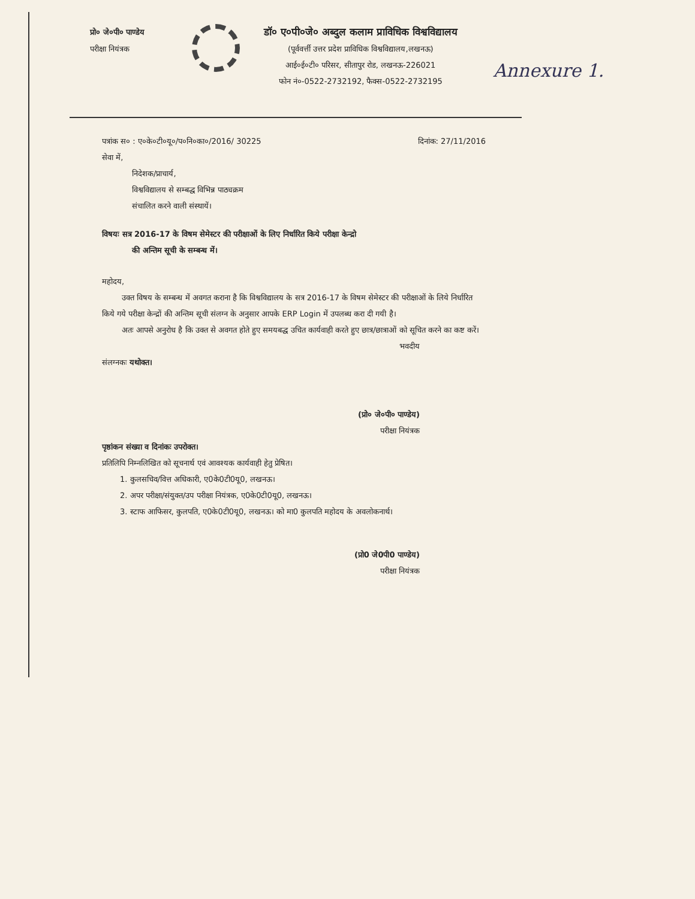प्रो० जे०पी० पाण्डेय
परीक्षा नियंत्रक
डॉ० ए०पी०जे० अब्दुल कलाम प्राविधिक विश्वविद्यालय
(पूर्ववर्त्ती उत्तर प्रदेश प्राविधिक विश्वविद्यालय,लखनऊ)
आई०ई०टी० परिसर, सीतापुर रोड, लखनऊ-226021
फोन नं०-0522-2732192, फैक्स-0522-2732195
Annexure 1.
पत्रांक स० : ए०के०टी०यू०/प०नि०का०/2016/ 30225 दिनांक: 27/11/2016
सेवा में,
निदेशक/प्राचार्य,
विश्वविद्यालय से सम्बद्ध विभिन्न पाठ्यक्रम
संचालित करने वाली संस्थायें।
विषयः सत्र 2016-17 के विषम सेमेस्टर की परीक्षाओं के लिए निर्धारित किये परीक्षा केन्द्रो
की अन्तिम सूची के सम्बन्ध में।
महोदय,
उक्त विषय के सम्बन्ध में अवगत कराना है कि विश्वविद्यालय के सत्र 2016-17 के विषम सेमेस्टर की परीक्षाओं के लिये निर्धारित किये गये परीक्षा केन्द्रों की अन्तिम सूची संलग्न के अनुसार आपके ERP Login में उपलब्ध करा दी गयी है।
अतः आपसे अनुरोध है कि उक्त से अवगत होते हुए समयबद्ध उचित कार्यवाही करते हुए छात्र/छात्राओं को सूचित करने का कष्ट करें।
भवदीय
संलग्नकः यथोक्त।
(प्रो० जे०पी० पाण्डेय)
परीक्षा नियंत्रक
पृष्ठांकन संख्या व दिनांकः उपरोक्त।
प्रतिलिपि निम्नलिखित को सूचनार्थ एवं आवश्यक कार्यवाही हेतु प्रेषित।
1. कुलसचिव/वित्त अधिकारी, ए0के0टी0यू0, लखनऊ।
2. अपर परीक्षा/संयुक्त/उप परीक्षा नियंत्रक, ए0के0टी0यू0, लखनऊ।
3. स्टाफ आफिसर, कुलपति, ए0के0टी0यू0, लखनऊ। को मा0 कुलपति महोदय के अवलोकनार्थ।
(प्रो0 जे0पी0 पाण्डेय)
परीक्षा नियंत्रक